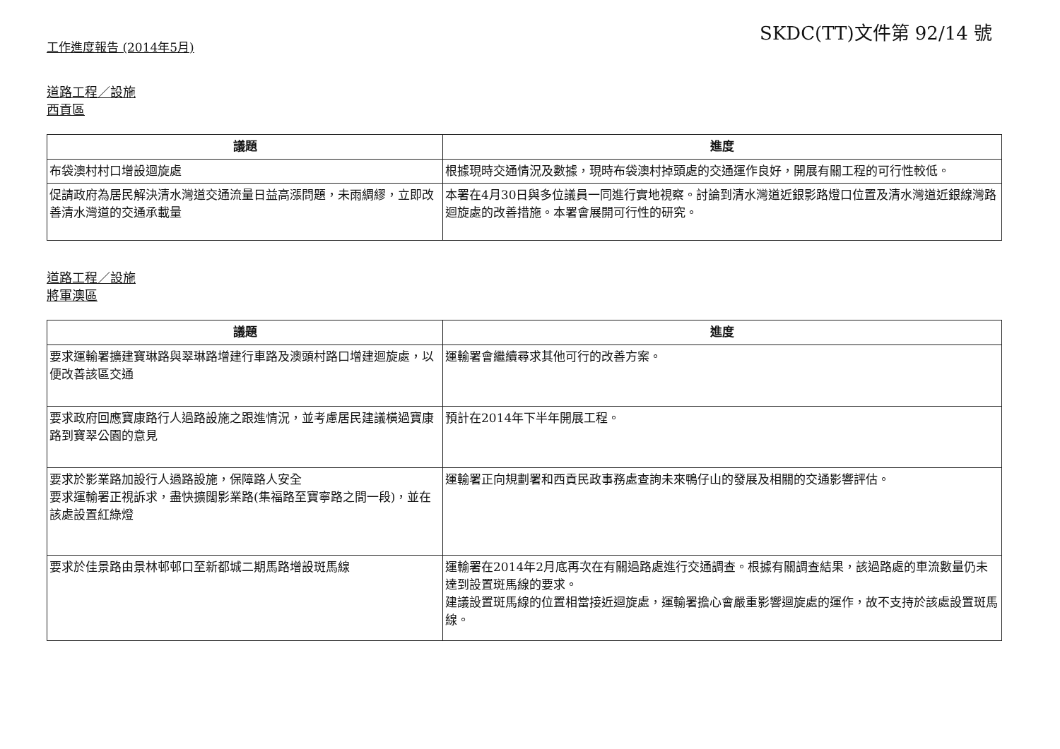SKDC(TT)文件第 92/14 號
工作進度報告 (2014年5月)
道路工程／設施
西貢區
| 議題 | 進度 |
| --- | --- |
| 布袋澳村村口增設迴旋處 | 根據現時交通情況及數據，現時布袋澳村掉頭處的交通運作良好，開展有關工程的可行性較低。 |
| 促請政府為居民解決清水灣道交通流量日益高漲問題，未雨綢繆，立即改善清水灣道的交通承載量 | 本署在4月30日與多位議員一同進行實地視察。討論到清水灣道近銀影路燈口位置及清水灣道近銀線灣路迴旋處的改善措施。本署會展開可行性的研究。 |
道路工程／設施
將軍澳區
| 議題 | 進度 |
| --- | --- |
| 要求運輸署擴建寶琳路與翠琳路增建行車路及澳頭村路口增建迴旋處，以便改善該區交通 | 運輸署會繼續尋求其他可行的改善方案。 |
| 要求政府回應寶康路行人過路設施之跟進情況，並考慮居民建議橫過寶康路到寶翠公園的意見 | 預計在2014年下半年開展工程。 |
| 要求於影業路加設行人過路設施，保障路人安全 要求運輸署正視訴求，盡快擴闊影業路(集福路至寶寧路之間一段)，並在該處設置紅綠燈 | 運輸署正向規劃署和西貢民政事務處查詢未來鴨仔山的發展及相關的交通影響評估。 |
| 要求於佳景路由景林邨邨口至新都城二期馬路增設斑馬線 | 運輸署在2014年2月底再次在有關過路處進行交通調查。根據有關調查結果，該過路處的車流數量仍未達到設置斑馬線的要求。 建議設置斑馬線的位置相當接近迴旋處，運輸署擔心會嚴重影響迴旋處的運作，故不支持於該處設置斑馬線。 |